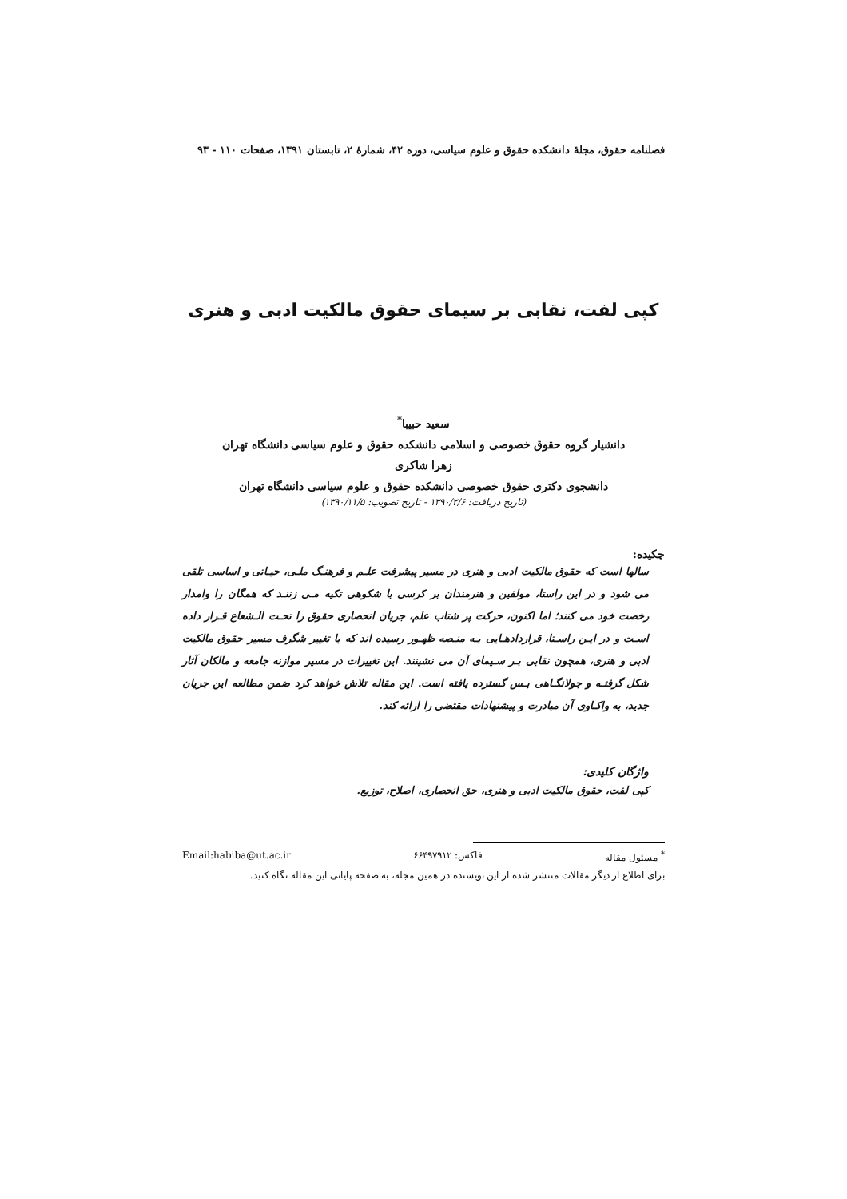فصلنامه حقوق، مجلهٔ دانشکده حقوق و علوم سیاسی، دوره ۴۲، شمارهٔ ۲، تابستان ۱۳۹۱، صفحات ۱۱۰ - ۹۳
کپی لفت، نقابی بر سیمای حقوق مالکیت ادبی و هنری
سعید حبیبا<sup>*</sup>
دانشیار گروه حقوق خصوصی و اسلامی دانشکده حقوق و علوم سیاسی دانشگاه تهران
زهرا شاکری
دانشجوی دکتری حقوق خصوصی دانشکده حقوق و علوم سیاسی دانشگاه تهران
(تاریخ دریافت: ۱۳۹۰/۲/۶ - تاریخ تصویب: ۱۳۹۰/۱۱/۵)
چکیده:
سالها است که حقوق مالکیت ادبی و هنری در مسیر پیشرفت علـم و فرهنـگ ملـی، حیـاتی و اساسی تلقی می شود و در این راستا، مولفین و هنرمندان بر کرسی با شکوهی تکیه مـی زننـد که همگان را وامدار رخصت خود می کنند؛ اما اکنون، حرکت پر شتاب علم، جریان انحصاری حقوق را تحـت الـشعاع قـرار داده اسـت و در ایـن راسـتا، قراردادهـایی بـه منـصه ظهـور رسیده اند که با تغییر شگرف مسیر حقوق مالکیت ادبی و هنری، همچون نقابی بـر سـیمای آن می نشینند. این تغییرات در مسیر موازنه جامعه و مالکان آثار شکل گرفتـه و جولانگـاهی بـس گسترده یافته است. این مقاله تلاش خواهد کرد ضمن مطالعه این جریان جدید، به واکـاوی آن مبادرت و پیشنهادات مقتضی را ارائه کند.
واژگان کلیدی:
کپی لفت، حقوق مالکیت ادبی و هنری، حق انحصاری، اصلاح، توزیع.
<sup>*</sup> مسئول مقاله فاکس: ۶۶۴۹۷۹۱۲ Email:habiba@ut.ac.ir
برای اطلاع از دیگر مقالات منتشر شده از این نویسنده در همین مجله، به صفحه پایانی این مقاله نگاه کنید.